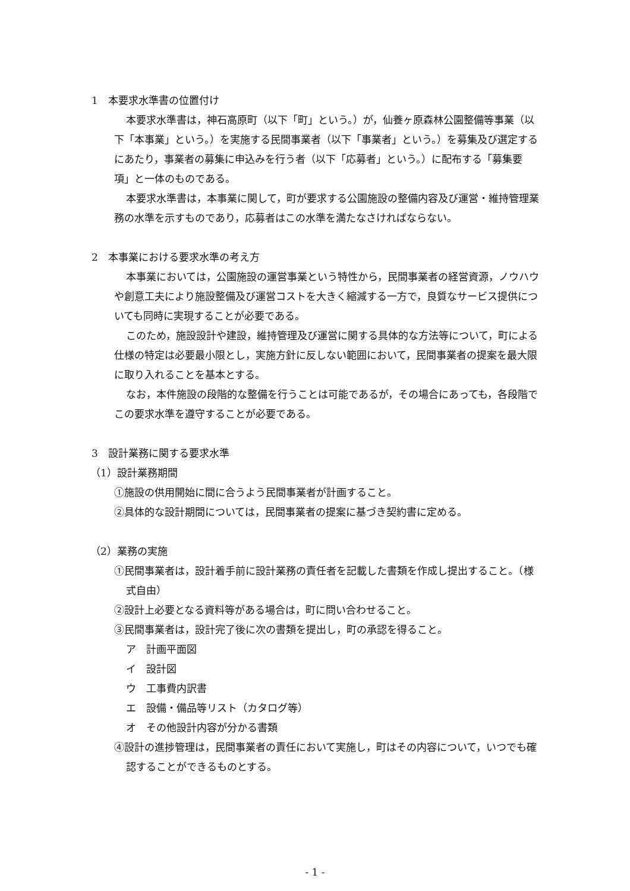1　本要求水準書の位置付け
本要求水準書は，神石高原町（以下「町」という。）が，仙養ヶ原森林公園整備等事業（以下「本事業」という。）を実施する民間事業者（以下「事業者」という。）を募集及び選定するにあたり，事業者の募集に申込みを行う者（以下「応募者」という。）に配布する「募集要項」と一体のものである。
本要求水準書は，本事業に関して，町が要求する公園施設の整備内容及び運営・維持管理業務の水準を示すものであり，応募者はこの水準を満たなさければならない。
2　本事業における要求水準の考え方
本事業においては，公園施設の運営事業という特性から，民間事業者の経営資源，ノウハウや創意工夫により施設整備及び運営コストを大きく縮減する一方で，良質なサービス提供についても同時に実現することが必要である。
このため，施設設計や建設，維持管理及び運営に関する具体的な方法等について，町による仕様の特定は必要最小限とし，実施方針に反しない範囲において，民間事業者の提案を最大限に取り入れることを基本とする。
なお，本件施設の段階的な整備を行うことは可能であるが，その場合にあっても，各段階でこの要求水準を遵守することが必要である。
3　設計業務に関する要求水準
（1）設計業務期間
①施設の供用開始に間に合うよう民間事業者が計画すること。
②具体的な設計期間については，民間事業者の提案に基づき契約書に定める。
（2）業務の実施
①民間事業者は，設計着手前に設計業務の責任者を記載した書類を作成し提出すること。（様式自由）
②設計上必要となる資料等がある場合は，町に問い合わせること。
③民間事業者は，設計完了後に次の書類を提出し，町の承認を得ること。
ア　計画平面図
イ　設計図
ウ　工事費内訳書
エ　設備・備品等リスト（カタログ等）
オ　その他設計内容が分かる書類
④設計の進捗管理は，民間事業者の責任において実施し，町はその内容について，いつでも確認することができるものとする。
- 1 -